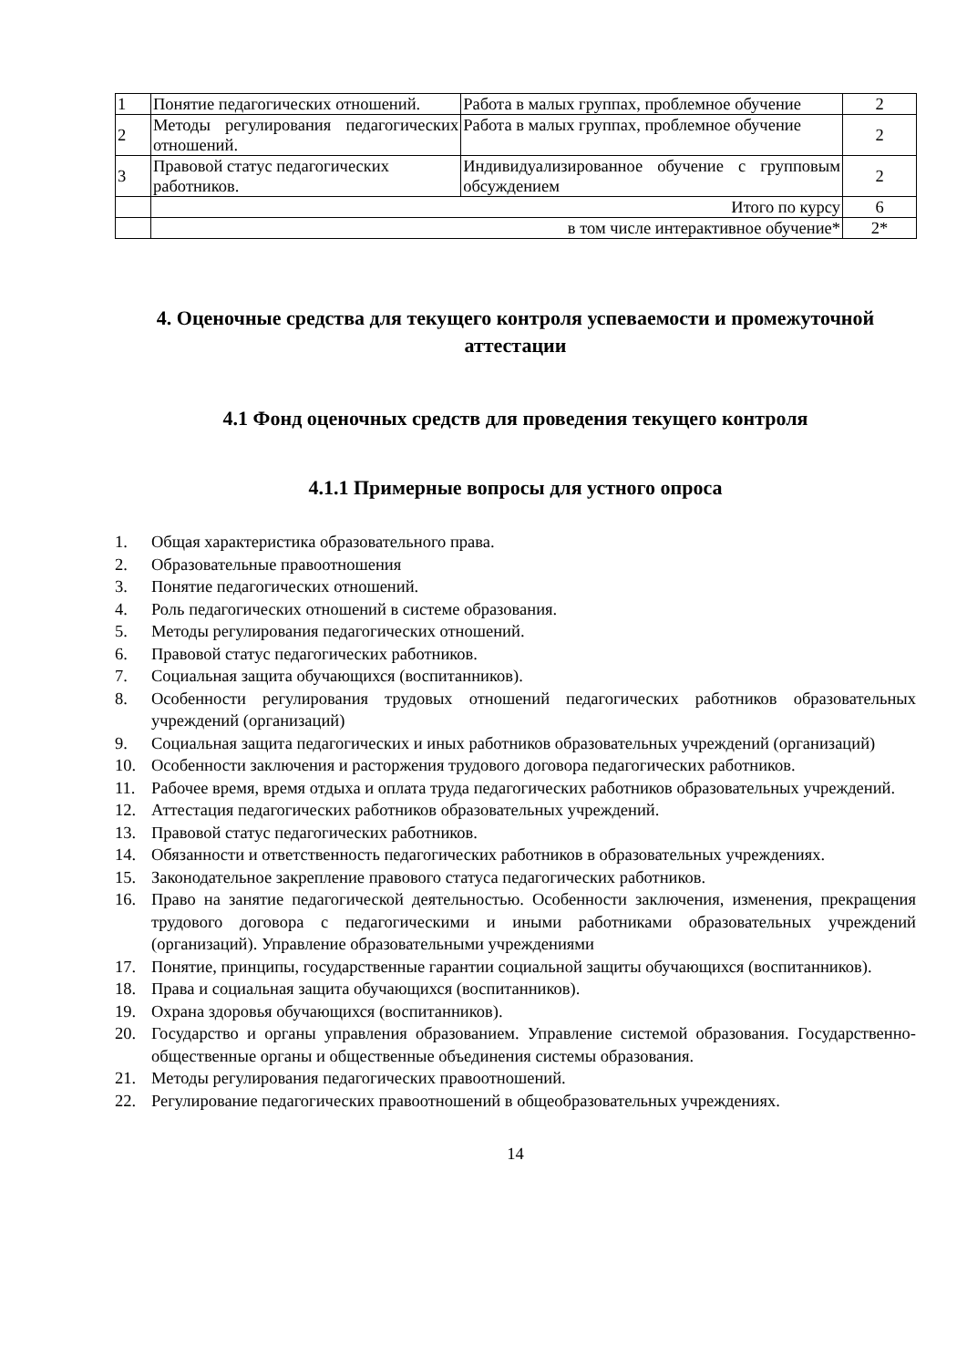| 1 | Понятие педагогических отношений. | Работа в малых группах, проблемное обучение | 2 |
| 2 | Методы регулирования педагогических отношений. | Работа в малых группах, проблемное обучение | 2 |
| 3 | Правовой статус педагогических работников. | Индивидуализированное обучение с групповым обсуждением | 2 |
| | Итого по курсу | | 6 |
| | в том числе интерактивное обучение* | | 2* |
4. Оценочные средства для текущего контроля успеваемости и промежуточной аттестации
4.1 Фонд оценочных средств для проведения текущего контроля
4.1.1 Примерные вопросы для устного опроса
1. Общая характеристика образовательного права.
2. Образовательные правоотношения
3. Понятие педагогических отношений.
4. Роль педагогических отношений в системе образования.
5. Методы регулирования педагогических отношений.
6. Правовой статус педагогических работников.
7. Социальная защита обучающихся (воспитанников).
8. Особенности регулирования трудовых отношений педагогических работников образовательных учреждений (организаций)
9. Социальная защита педагогических и иных работников образовательных учреждений (организаций)
10. Особенности заключения и расторжения трудового договора педагогических работников.
11. Рабочее время, время отдыха и оплата труда педагогических работников образовательных учреждений.
12. Аттестация педагогических работников образовательных учреждений.
13. Правовой статус педагогических работников.
14. Обязанности и ответственность педагогических работников в образовательных учреждениях.
15. Законодательное закрепление правового статуса педагогических работников.
16. Право на занятие педагогической деятельностью. Особенности заключения, изменения, прекращения трудового договора с педагогическими и иными работниками образовательных учреждений (организаций). Управление образовательными учреждениями
17. Понятие, принципы, государственные гарантии социальной защиты обучающихся (воспитанников).
18. Права и социальная защита обучающихся (воспитанников).
19. Охрана здоровья обучающихся (воспитанников).
20. Государство и органы управления образованием. Управление системой образования. Государственно-общественные органы и общественные объединения системы образования.
21. Методы регулирования педагогических правоотношений.
22. Регулирование педагогических правоотношений в общеобразовательных учреждениях.
14